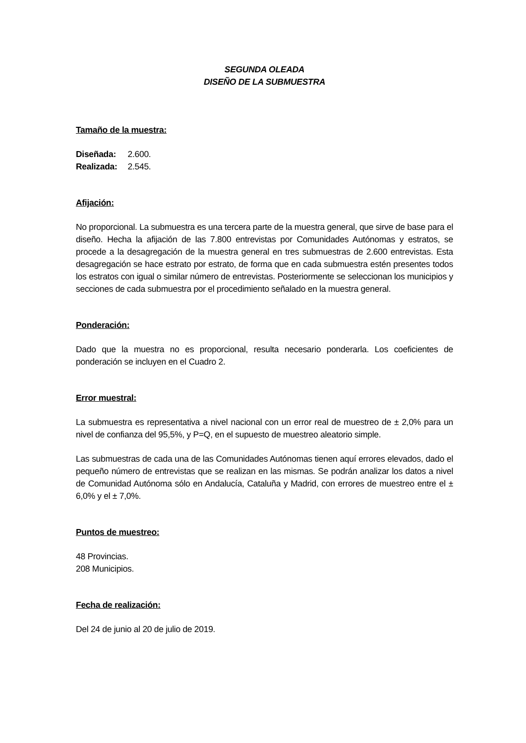SEGUNDA OLEADA
DISEÑO DE LA SUBMUESTRA
Tamaño de la muestra:
Diseñada: 2.600.
Realizada: 2.545.
Afijación:
No proporcional. La submuestra es una tercera parte de la muestra general, que sirve de base para el diseño. Hecha la afijación de las 7.800 entrevistas por Comunidades Autónomas y estratos, se procede a la desagregación de la muestra general en tres submuestras de 2.600 entrevistas. Esta desagregación se hace estrato por estrato, de forma que en cada submuestra estén presentes todos los estratos con igual o similar número de entrevistas. Posteriormente se seleccionan los municipios y secciones de cada submuestra por el procedimiento señalado en la muestra general.
Ponderación:
Dado que la muestra no es proporcional, resulta necesario ponderarla. Los coeficientes de ponderación se incluyen en el Cuadro 2.
Error muestral:
La submuestra es representativa a nivel nacional con un error real de muestreo de ± 2,0% para un nivel de confianza del 95,5%, y P=Q, en el supuesto de muestreo aleatorio simple.
Las submuestras de cada una de las Comunidades Autónomas tienen aquí errores elevados, dado el pequeño número de entrevistas que se realizan en las mismas. Se podrán analizar los datos a nivel de Comunidad Autónoma sólo en Andalucía, Cataluña y Madrid, con errores de muestreo entre el ± 6,0% y el ± 7,0%.
Puntos de muestreo:
48 Provincias.
208 Municipios.
Fecha de realización:
Del 24 de junio al 20 de julio de 2019.